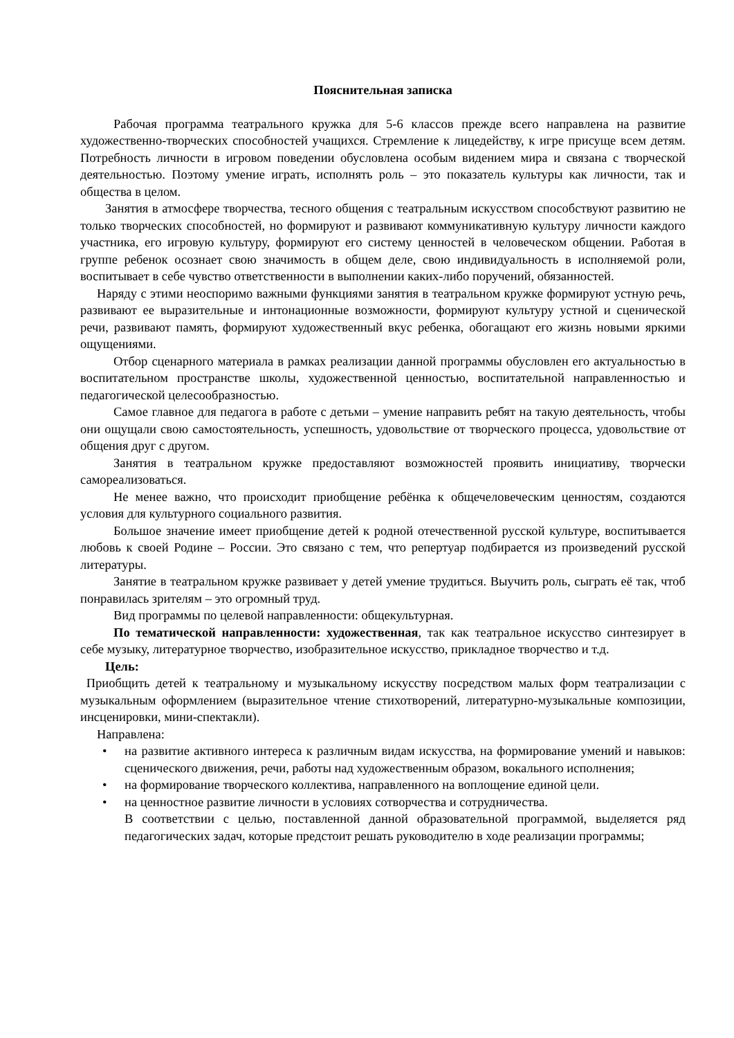Пояснительная записка
Рабочая программа театрального кружка для 5-6 классов прежде всего направлена на развитие художественно-творческих способностей учащихся. Стремление к лицедейству, к игре присуще всем детям. Потребность личности в игровом поведении обусловлена особым видением мира и связана с творческой деятельностью. Поэтому умение играть, исполнять роль – это показатель культуры как личности, так и общества в целом.
Занятия в атмосфере творчества, тесного общения с театральным искусством способствуют развитию не только творческих способностей, но формируют и развивают коммуникативную культуру личности каждого участника, его игровую культуру, формируют его систему ценностей в человеческом общении. Работая в группе ребенок осознает свою значимость в общем деле, свою индивидуальность в исполняемой роли, воспитывает в себе чувство ответственности в выполнении каких-либо поручений, обязанностей.
Наряду с этими неоспоримо важными функциями занятия в театральном кружке формируют устную речь, развивают ее выразительные и интонационные возможности, формируют культуру устной и сценической речи, развивают память, формируют художественный вкус ребенка, обогащают его жизнь новыми яркими ощущениями.
Отбор сценарного материала в рамках реализации данной программы обусловлен его актуальностью в воспитательном пространстве школы, художественной ценностью, воспитательной направленностью и педагогической целесообразностью.
Самое главное для педагога в работе с детьми – умение направить ребят на такую деятельность, чтобы они ощущали свою самостоятельность, успешность, удовольствие от творческого процесса, удовольствие от общения друг с другом.
Занятия в театральном кружке предоставляют возможностей проявить инициативу, творчески самореализоваться.
Не менее важно, что происходит приобщение ребёнка к общечеловеческим ценностям, создаются условия для культурного социального развития.
Большое значение имеет приобщение детей к родной отечественной русской культуре, воспитывается любовь к своей Родине – России. Это связано с тем, что репертуар подбирается из произведений русской литературы.
Занятие в театральном кружке развивает у детей умение трудиться. Выучить роль, сыграть её так, чтоб понравилась зрителям – это огромный труд.
Вид программы по целевой направленности: общекультурная.
По тематической направленности: художественная, так как театральное искусство синтезирует в себе музыку, литературное творчество, изобразительное искусство, прикладное творчество и т.д.
Цель:
Приобщить детей к театральному и музыкальному искусству посредством малых форм театрализации с музыкальным оформлением (выразительное чтение стихотворений, литературно-музыкальные композиции, инсценировки, мини-спектакли).
Направлена:
• на развитие активного интереса к различным видам искусства, на формирование умений и навыков: сценического движения, речи, работы над художественным образом, вокального исполнения;
• на формирование творческого коллектива, направленного на воплощение единой цели.
• на ценностное развитие личности в условиях сотворчества и сотрудничества.
В соответствии с целью, поставленной данной образовательной программой, выделяется ряд педагогических задач, которые предстоит решать руководителю в ходе реализации программы;